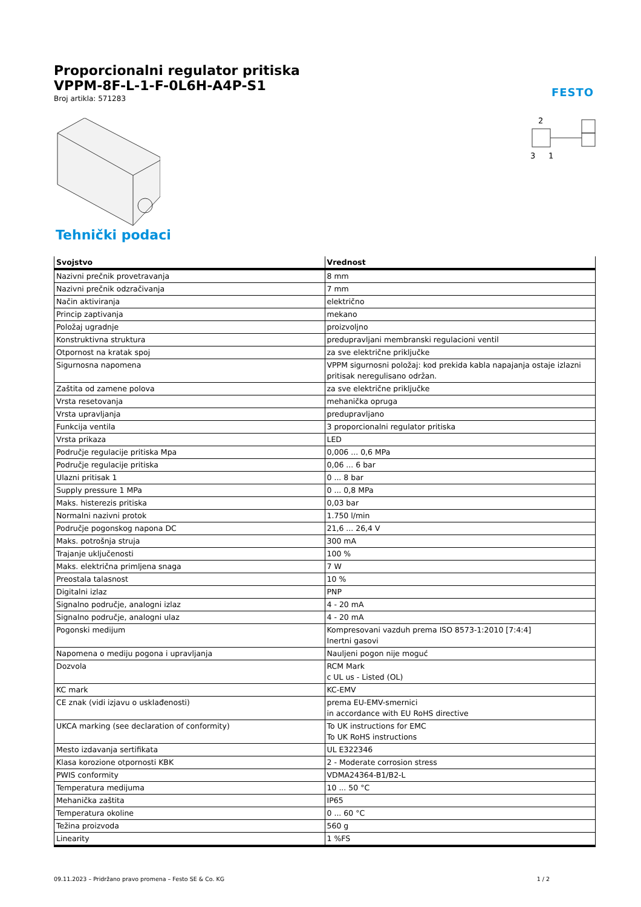Proporcionalni regulator pritiska
VPPM-8F-L-1-F-0L6H-A4P-S1
Broj artikla: 571283
FESTO
2
3
1
Tehnički podaci
| Svojstvo | Vrednost |
| --- | --- |
| Nazivni prečnik provetravanja | 8 mm |
| Nazivni prečnik odzračivanja | 7 mm |
| Način aktiviranja | električno |
| Princip zaptivanja | mekano |
| Položaj ugradnje | proizvoljno |
| Konstruktivna struktura | predupravljani membranski regulacioni ventil |
| Otpornost na kratak spoj | za sve električne priključke |
| Sigurnosna napomena | VPPM sigurnosni položaj: kod prekida kabla napajanja ostaje izlazni pritisak neregulisano održan. |
| Zaštita od zamene polova | za sve električne priključke |
| Vrsta resetovanja | mehanička opruga |
| Vrsta upravljanja | predupravljano |
| Funkcija ventila | 3 proporcionalni regulator pritiska |
| Vrsta prikaza | LED |
| Područje regulacije pritiska Mpa | 0,006 ... 0,6 MPa |
| Područje regulacije pritiska | 0,06 ... 6 bar |
| Ulazni pritisak 1 | 0 ... 8 bar |
| Supply pressure 1 MPa | 0 ... 0,8 MPa |
| Maks. histerezis pritiska | 0,03 bar |
| Normalni nazivni protok | 1.750 l/min |
| Područje pogonskog napona DC | 21,6 ... 26,4 V |
| Maks. potrošnja struja | 300 mA |
| Trajanje uključenosti | 100 % |
| Maks. električna primljena snaga | 7 W |
| Preostala talasnost | 10 % |
| Digitalni izlaz | PNP |
| Signalno područje, analogni izlaz | 4 - 20 mA |
| Signalno područje, analogni ulaz | 4 - 20 mA |
| Pogonski medijum | Kompresovani vazduh prema ISO 8573-1:2010 [7:4:4] Inertni gasovi |
| Napomena o mediju pogona i upravljanja | Nauljeni pogon nije moguć |
| Dozvola | RCM Mark c UL us - Listed (OL) |
| KC mark | KC-EMV |
| CE znak (vidi izjavu o usklađenosti) | prema EU-EMV-smernici in accordance with EU RoHS directive |
| UKCA marking (see declaration of conformity) | To UK instructions for EMC To UK RoHS instructions |
| Mesto izdavanja sertifikata | UL E322346 |
| Klasa korozione otpornosti KBK | 2 - Moderate corrosion stress |
| PWIS conformity | VDMA24364-B1/B2-L |
| Temperatura medijuma | 10 ... 50 °C |
| Mehanička zaštita | IP65 |
| Temperatura okoline | 0 ... 60 °C |
| Težina proizvoda | 560 g |
| Linearity | 1 %FS |
09.11.2023 – Pridržano pravo promena – Festo SE & Co. KG 1 / 2